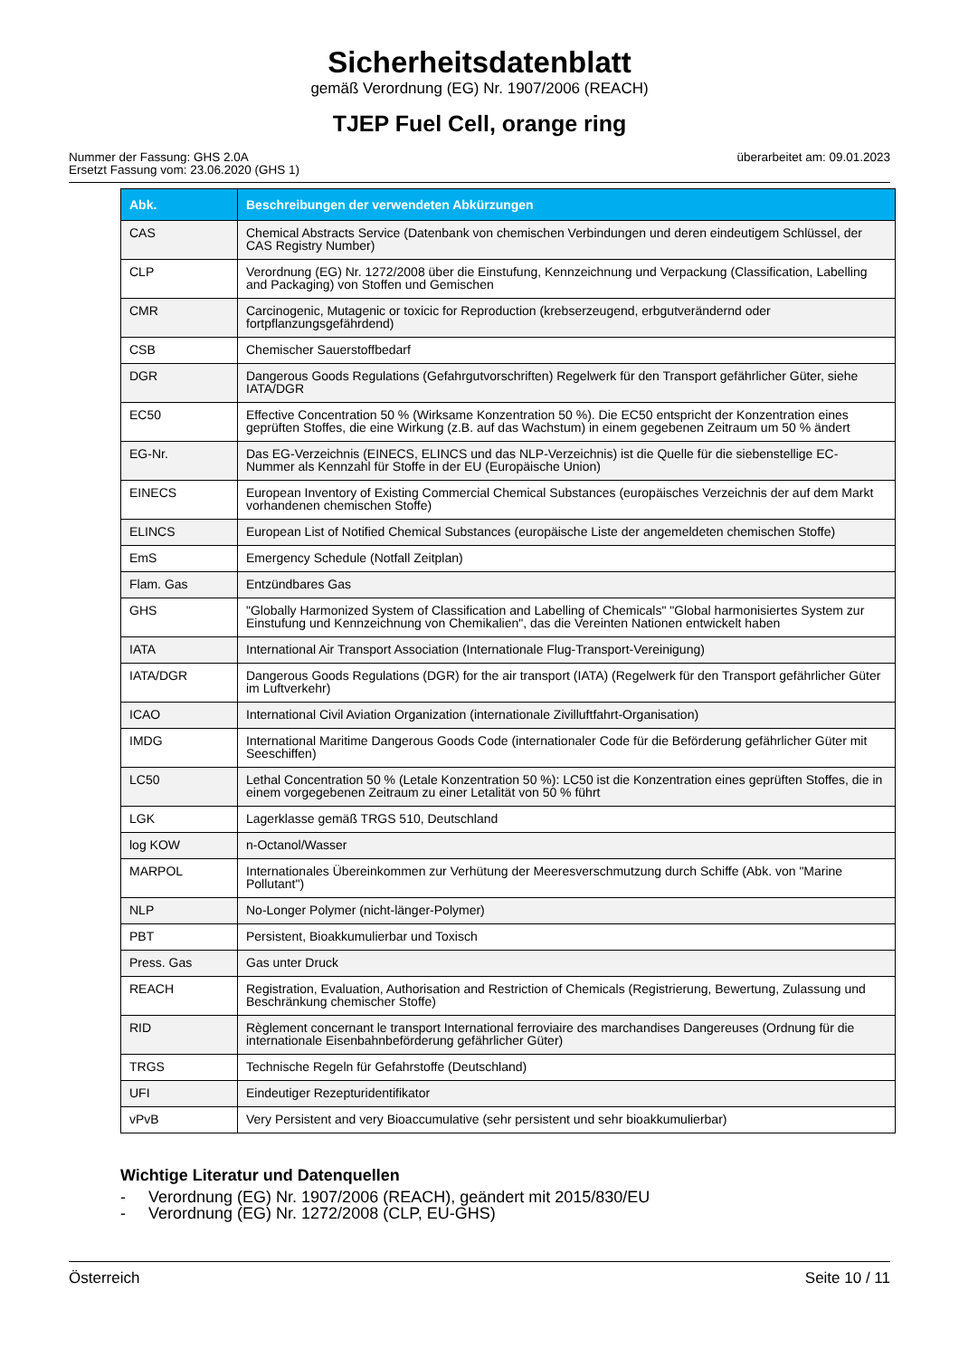Sicherheitsdatenblatt
gemäß Verordnung (EG) Nr. 1907/2006 (REACH)
TJEP Fuel Cell, orange ring
Nummer der Fassung: GHS 2.0A
Ersetzt Fassung vom: 23.06.2020 (GHS 1)
überarbeitet am: 09.01.2023
| Abk. | Beschreibungen der verwendeten Abkürzungen |
| --- | --- |
| CAS | Chemical Abstracts Service (Datenbank von chemischen Verbindungen und deren eindeutigem Schlüssel, der CAS Registry Number) |
| CLP | Verordnung (EG) Nr. 1272/2008 über die Einstufung, Kennzeichnung und Verpackung (Classification, Labelling and Packaging) von Stoffen und Gemischen |
| CMR | Carcinogenic, Mutagenic or toxicic for Reproduction (krebserzeugend, erbgutverändernd oder fortpflanzungsgefährdend) |
| CSB | Chemischer Sauerstoffbedarf |
| DGR | Dangerous Goods Regulations (Gefahrgutvorschriften) Regelwerk für den Transport gefährlicher Güter, siehe IATA/DGR |
| EC50 | Effective Concentration 50 % (Wirksame Konzentration 50 %). Die EC50 entspricht der Konzentration eines geprüften Stoffes, die eine Wirkung (z.B. auf das Wachstum) in einem gegebenen Zeitraum um 50 % ändert |
| EG-Nr. | Das EG-Verzeichnis (EINECS, ELINCS und das NLP-Verzeichnis) ist die Quelle für die siebenstellige EC-Nummer als Kennzahl für Stoffe in der EU (Europäische Union) |
| EINECS | European Inventory of Existing Commercial Chemical Substances (europäisches Verzeichnis der auf dem Markt vorhandenen chemischen Stoffe) |
| ELINCS | European List of Notified Chemical Substances (europäische Liste der angemeldeten chemischen Stoffe) |
| EmS | Emergency Schedule (Notfall Zeitplan) |
| Flam. Gas | Entzündbares Gas |
| GHS | "Globally Harmonized System of Classification and Labelling of Chemicals" "Global harmonisiertes System zur Einstufung und Kennzeichnung von Chemikalien", das die Vereinten Nationen entwickelt haben |
| IATA | International Air Transport Association (Internationale Flug-Transport-Vereinigung) |
| IATA/DGR | Dangerous Goods Regulations (DGR) for the air transport (IATA) (Regelwerk für den Transport gefährlicher Güter im Luftverkehr) |
| ICAO | International Civil Aviation Organization (internationale Zivilluftfahrt-Organisation) |
| IMDG | International Maritime Dangerous Goods Code (internationaler Code für die Beförderung gefährlicher Güter mit Seeschiffen) |
| LC50 | Lethal Concentration 50 % (Letale Konzentration 50 %): LC50 ist die Konzentration eines geprüften Stoffes, die in einem vorgegebenen Zeitraum zu einer Letalität von 50 % führt |
| LGK | Lagerklasse gemäß TRGS 510, Deutschland |
| log KOW | n-Octanol/Wasser |
| MARPOL | Internationales Übereinkommen zur Verhütung der Meeresverschmutzung durch Schiffe (Abk. von "Marine Pollutant") |
| NLP | No-Longer Polymer (nicht-länger-Polymer) |
| PBT | Persistent, Bioakkumulierbar und Toxisch |
| Press. Gas | Gas unter Druck |
| REACH | Registration, Evaluation, Authorisation and Restriction of Chemicals (Registrierung, Bewertung, Zulassung und Beschränkung chemischer Stoffe) |
| RID | Règlement concernant le transport International ferroviaire des marchandises Dangereuses (Ordnung für die internationale Eisenbahnbeförderung gefährlicher Güter) |
| TRGS | Technische Regeln für Gefahrstoffe (Deutschland) |
| UFI | Eindeutiger Rezepturidentifikator |
| vPvB | Very Persistent and very Bioaccumulative (sehr persistent und sehr bioakkumulierbar) |
Wichtige Literatur und Datenquellen
- Verordnung (EG) Nr. 1907/2006 (REACH), geändert mit 2015/830/EU
- Verordnung (EG) Nr. 1272/2008 (CLP, EU-GHS)
Österreich Seite 10 / 11